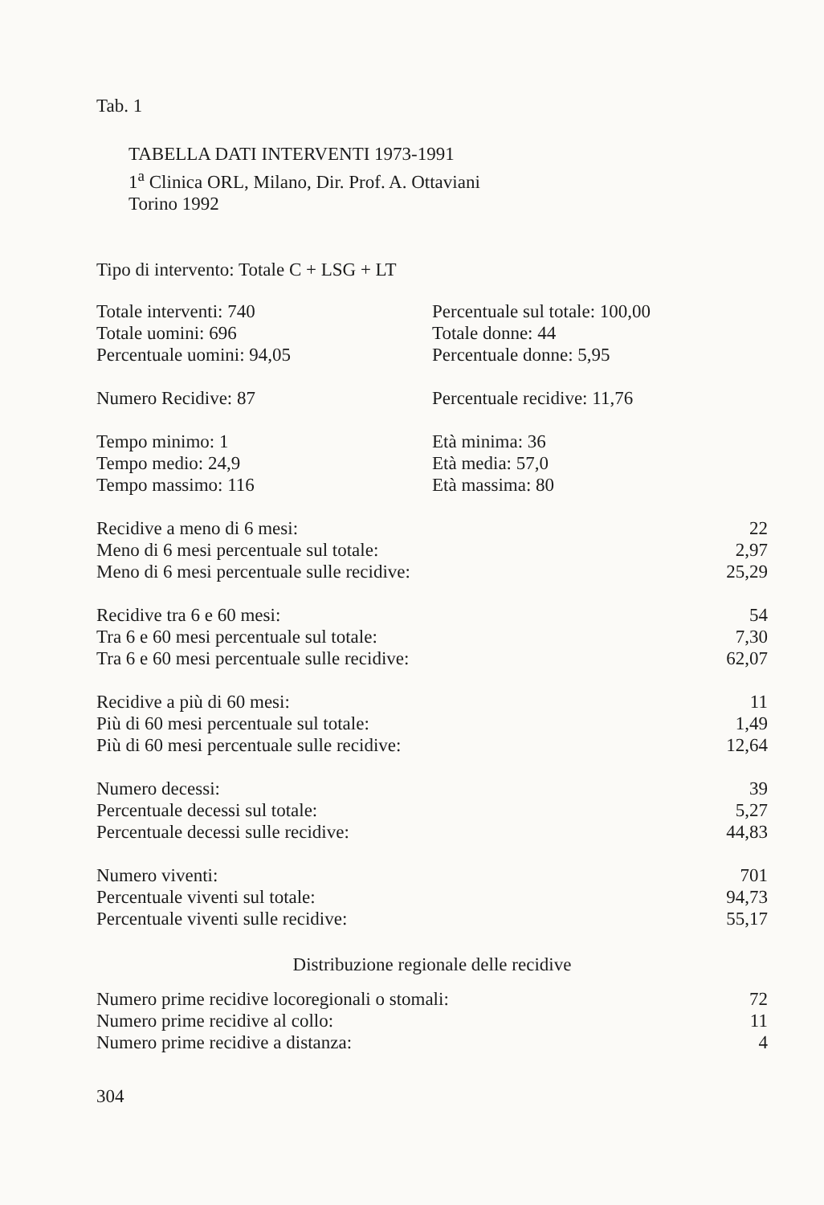Tab. 1
TABELLA DATI INTERVENTI 1973-1991
1<sup>a</sup> Clinica ORL, Milano, Dir. Prof. A. Ottaviani
Torino 1992
Tipo di intervento: Totale C + LSG + LT
| Totale interventi: 740 | Percentuale sul totale: 100,00 |
| Totale uomini: 696 | Totale donne: 44 |
| Percentuale uomini: 94,05 | Percentuale donne: 5,95 |
| Numero Recidive: 87 | Percentuale recidive: 11,76 |
| Tempo minimo: 1 | Età minima: 36 |
| Tempo medio: 24,9 | Età media: 57,0 |
| Tempo massimo: 116 | Età massima: 80 |
| Recidive a meno di 6 mesi: | 22 |
| Meno di 6 mesi percentuale sul totale: | 2,97 |
| Meno di 6 mesi percentuale sulle recidive: | 25,29 |
| Recidive tra 6 e 60 mesi: | 54 |
| Tra 6 e 60 mesi percentuale sul totale: | 7,30 |
| Tra 6 e 60 mesi percentuale sulle recidive: | 62,07 |
| Recidive a più di 60 mesi: | 11 |
| Più di 60 mesi percentuale sul totale: | 1,49 |
| Più di 60 mesi percentuale sulle recidive: | 12,64 |
| Numero decessi: | 39 |
| Percentuale decessi sul totale: | 5,27 |
| Percentuale decessi sulle recidive: | 44,83 |
| Numero viventi: | 701 |
| Percentuale viventi sul totale: | 94,73 |
| Percentuale viventi sulle recidive: | 55,17 |
Distribuzione regionale delle recidive
| Numero prime recidive locoregionali o stomali: | 72 |
| Numero prime recidive al collo: | 11 |
| Numero prime recidive a distanza: | 4 |
304